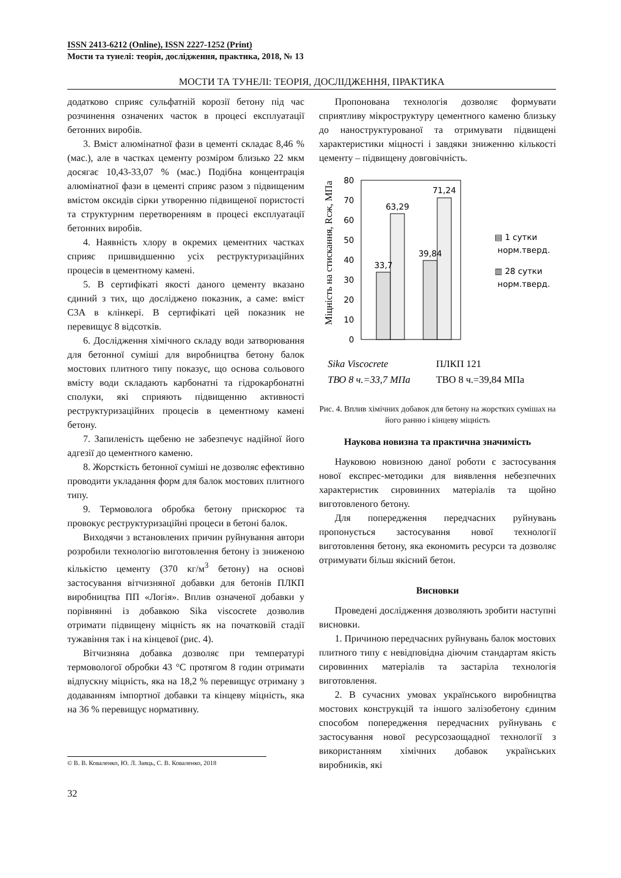ISSN 2413-6212 (Online), ISSN 2227-1252 (Print)
Мости та тунелі: теорія, дослідження, практика, 2018, № 13
МОСТИ ТА ТУНЕЛІ: ТЕОРІЯ, ДОСЛІДЖЕННЯ, ПРАКТИКА
додатково сприяє сульфатній корозії бетону під час розчинення означених часток в процесі експлуатації бетонних виробів.
3. Вміст алюмінатної фази в цементі складає 8,46 % (мас.), але в частках цементу розміром близько 22 мкм досягає 10,43-33,07 % (мас.) Подібна концентрація алюмінатної фази в цементі сприяє разом з підвищеним вмістом оксидів сірки утворенню підвищеної пористості та структурним перетворенням в процесі експлуатації бетонних виробів.
4. Наявність хлору в окремих цементних частках сприяє пришвидшенню усіх реструктуризаційних процесів в цементному камені.
5. В сертифікаті якості даного цементу вказано єдиний з тих, що досліджено показник, а саме: вміст C3A в клінкері. В сертифікаті цей показник не перевищує 8 відсотків.
6. Дослідження хімічного складу води затворювання для бетонної суміші для виробництва бетону балок мостових плитного типу показує, що основа сольового вмісту води складають карбонатні та гідрокарбонатні сполуки, які сприяють підвищенню активності реструктуризаційних процесів в цементному камені бетону.
7. Запиленість щебеню не забезпечує надійної його адгезії до цементного каменю.
8. Жорсткість бетонної суміші не дозволяє ефективно проводити укладання форм для балок мостових плитного типу.
9. Термоволога обробка бетону прискорює та провокує реструктуризаційні процеси в бетоні балок.
Виходячи з встановлених причин руйнування автори розробили технологію виготовлення бетону із зниженою кількістю цементу (370 кг/м<sup>3</sup> бетону) на основі застосування вітчизняної добавки для бетонів ПЛКП виробництва ПП «Логія». Вплив означеної добавки у порівнянні із добавкою Sika viscocrete дозволив отримати підвищену міцність як на початковій стадії тужавіння так і на кінцевої (рис. 4).
Вітчизняна добавка дозволяє при температурі термовологої обробки 43 °C протягом 8 годин отримати відпускну міцність, яка на 18,2 % перевищує отриману з додаванням імпортної добавки та кінцеву міцність, яка на 36 % перевищує нормативну.
Пропонована технологія дозволяє формувати сприятливу мікроструктуру цементного каменю близьку до наноструктурованої та отримувати підвищені характеристики міцності і завдяки зниженню кількості цементу – підвищену довговічність.
Міцність на стискання, Rсж, МПа
80
70
60
50
40
30
20
10
0
33,7
63,29
39,84
71,24
▤ 1 сутки
норм.тверд.
▥ 28 сутки
норм.тверд.
Sika Viscocrete
ПЛКП 121
ТВО 8 ч.=33,7 МПа
ТВО 8 ч.=39,84 МПа
Рис. 4. Вплив хімічних добавок для бетону на жорстких сумішах на його ранню і кінцеву міцність
Наукова новизна та практична значимість
Науковою новизною даної роботи є застосування нової експрес-методики для виявлення небезпечних характеристик сировинних матеріалів та щойно виготовленого бетону.
Для попередження передчасних руйнувань пропонується застосування нової технології виготовлення бетону, яка економить ресурси та дозволяє отримувати більш якісний бетон.
Висновки
Проведені дослідження дозволяють зробити наступні висновки.
1. Причиною передчасних руйнувань балок мостових плитного типу є невідповідна діючим стандартам якість сировинних матеріалів та застаріла технологія виготовлення.
2. В сучасних умовах українського виробництва мостових конструкцій та іншого залізобетону єдиним способом попередження передчасних руйнувань є застосування нової ресурсозаощадної технології з використанням хімічних добавок українських виробників, які
© В. В. Коваленко, Ю. Л. Заяць, С. В. Коваленко, 2018
32